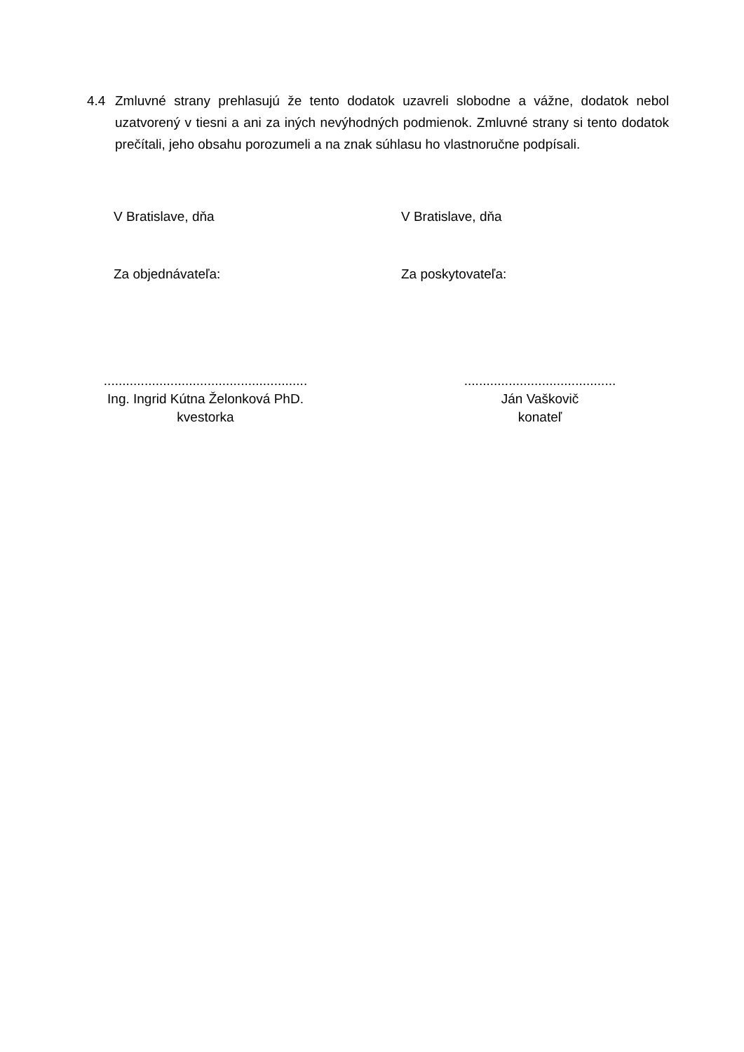4.4 Zmluvné strany prehlasujú že tento dodatok uzavreli slobodne a vážne, dodatok nebol uzatvorený v tiesni a ani za iných nevýhodných podmienok. Zmluvné strany si tento dodatok prečítali, jeho obsahu porozumeli a na znak súhlasu ho vlastnoručne podpísali.
V Bratislave, dňa V Bratislave, dňa
Za objednávateľa: Za poskytovateľa:
.......................................................
Ing. Ingrid Kútna Želonková PhD.
kvestorka
.........................................
Ján Vaškovič
konateľ